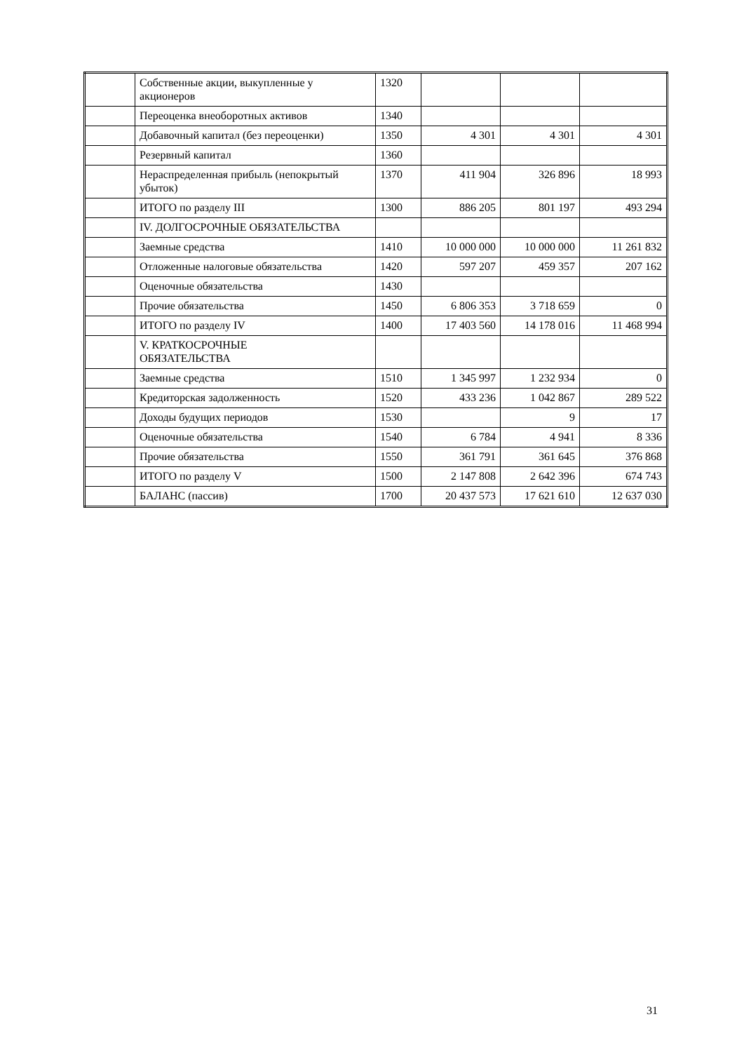| | Собственные акции, выкупленные у акционеров | 1320 | | | |
| | Переоценка внеоборотных активов | 1340 | | | |
| | Добавочный капитал (без переоценки) | 1350 | 4 301 | 4 301 | 4 301 |
| | Резервный капитал | 1360 | | | |
| | Нераспределенная прибыль (непокрытый убыток) | 1370 | 411 904 | 326 896 | 18 993 |
| | ИТОГО по разделу III | 1300 | 886 205 | 801 197 | 493 294 |
| | IV. ДОЛГОСРОЧНЫЕ ОБЯЗАТЕЛЬСТВА | | | | |
| | Заемные средства | 1410 | 10 000 000 | 10 000 000 | 11 261 832 |
| | Отложенные налоговые обязательства | 1420 | 597 207 | 459 357 | 207 162 |
| | Оценочные обязательства | 1430 | | | |
| | Прочие обязательства | 1450 | 6 806 353 | 3 718 659 | 0 |
| | ИТОГО по разделу IV | 1400 | 17 403 560 | 14 178 016 | 11 468 994 |
| | V. КРАТКОСРОЧНЫЕ ОБЯЗАТЕЛЬСТВА | | | | |
| | Заемные средства | 1510 | 1 345 997 | 1 232 934 | 0 |
| | Кредиторская задолженность | 1520 | 433 236 | 1 042 867 | 289 522 |
| | Доходы будущих периодов | 1530 | | 9 | 17 |
| | Оценочные обязательства | 1540 | 6 784 | 4 941 | 8 336 |
| | Прочие обязательства | 1550 | 361 791 | 361 645 | 376 868 |
| | ИТОГО по разделу V | 1500 | 2 147 808 | 2 642 396 | 674 743 |
| | БАЛАНС (пассив) | 1700 | 20 437 573 | 17 621 610 | 12 637 030 |
31